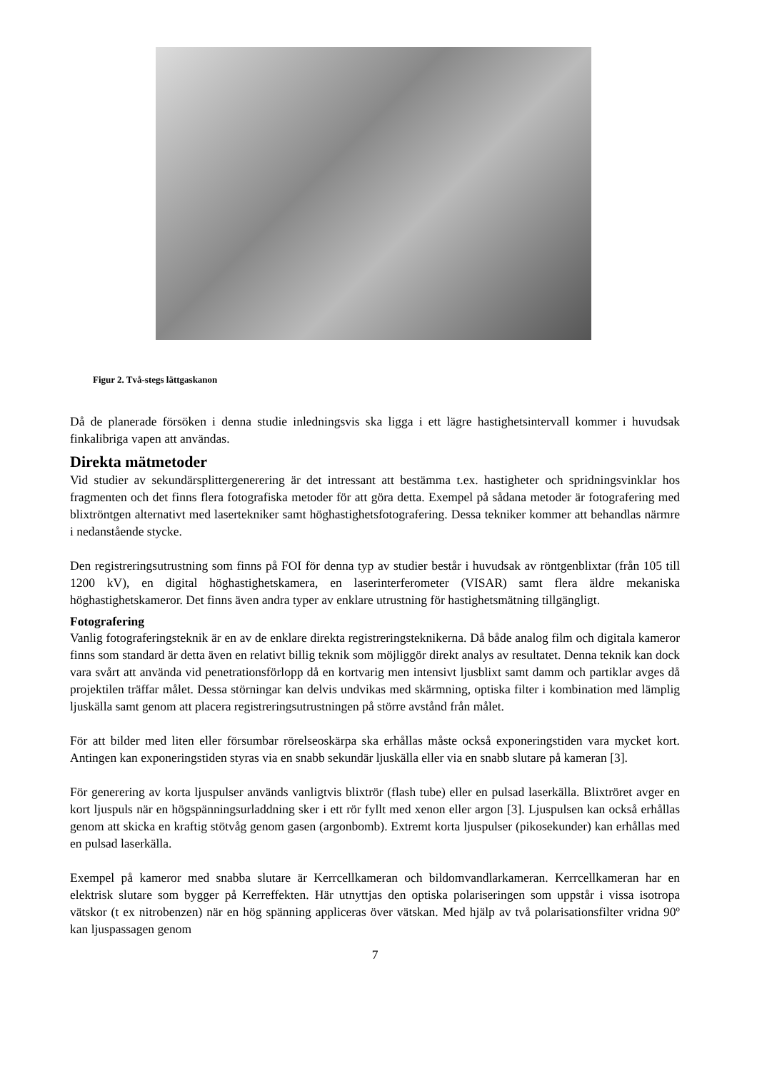Figur 2. Två-stegs lättgaskanon
Då de planerade försöken i denna studie inledningsvis ska ligga i ett lägre hastighetsintervall kommer i huvudsak finkalibriga vapen att användas.
Direkta mätmetoder
Vid studier av sekundärsplittergenerering är det intressant att bestämma t.ex. hastigheter och spridningsvinklar hos fragmenten och det finns flera fotografiska metoder för att göra detta. Exempel på sådana metoder är fotografering med blixtröntgen alternativt med lasertekniker samt höghastighetsfotografering. Dessa tekniker kommer att behandlas närmre i nedanstående stycke.
Den registreringsutrustning som finns på FOI för denna typ av studier består i huvudsak av röntgenblixtar (från 105 till 1200 kV), en digital höghastighetskamera, en laserinterferometer (VISAR) samt flera äldre mekaniska höghastighetskameror. Det finns även andra typer av enklare utrustning för hastighetsmätning tillgängligt.
Fotografering
Vanlig fotograferingsteknik är en av de enklare direkta registreringsteknikerna. Då både analog film och digitala kameror finns som standard är detta även en relativt billig teknik som möjliggör direkt analys av resultatet. Denna teknik kan dock vara svårt att använda vid penetrationsförlopp då en kortvarig men intensivt ljusblixt samt damm och partiklar avges då projektilen träffar målet. Dessa störningar kan delvis undvikas med skärmning, optiska filter i kombination med lämplig ljuskälla samt genom att placera registreringsutrustningen på större avstånd från målet.
För att bilder med liten eller försumbar rörelseoskärpa ska erhållas måste också exponeringstiden vara mycket kort. Antingen kan exponeringstiden styras via en snabb sekundär ljuskälla eller via en snabb slutare på kameran [3].
För generering av korta ljuspulser används vanligtvis blixtrör (flash tube) eller en pulsad laserkälla. Blixtröret avger en kort ljuspuls när en högspänningsurladdning sker i ett rör fyllt med xenon eller argon [3]. Ljuspulsen kan också erhållas genom att skicka en kraftig stötvåg genom gasen (argonbomb). Extremt korta ljuspulser (pikosekunder) kan erhållas med en pulsad laserkälla.
Exempel på kameror med snabba slutare är Kerrcellkameran och bildomvandlarkameran. Kerrcellkameran har en elektrisk slutare som bygger på Kerreffekten. Här utnyttjas den optiska polariseringen som uppstår i vissa isotropa vätskor (t ex nitrobenzen) när en hög spänning appliceras över vätskan. Med hjälp av två polarisationsfilter vridna 90º kan ljuspassagen genom
7